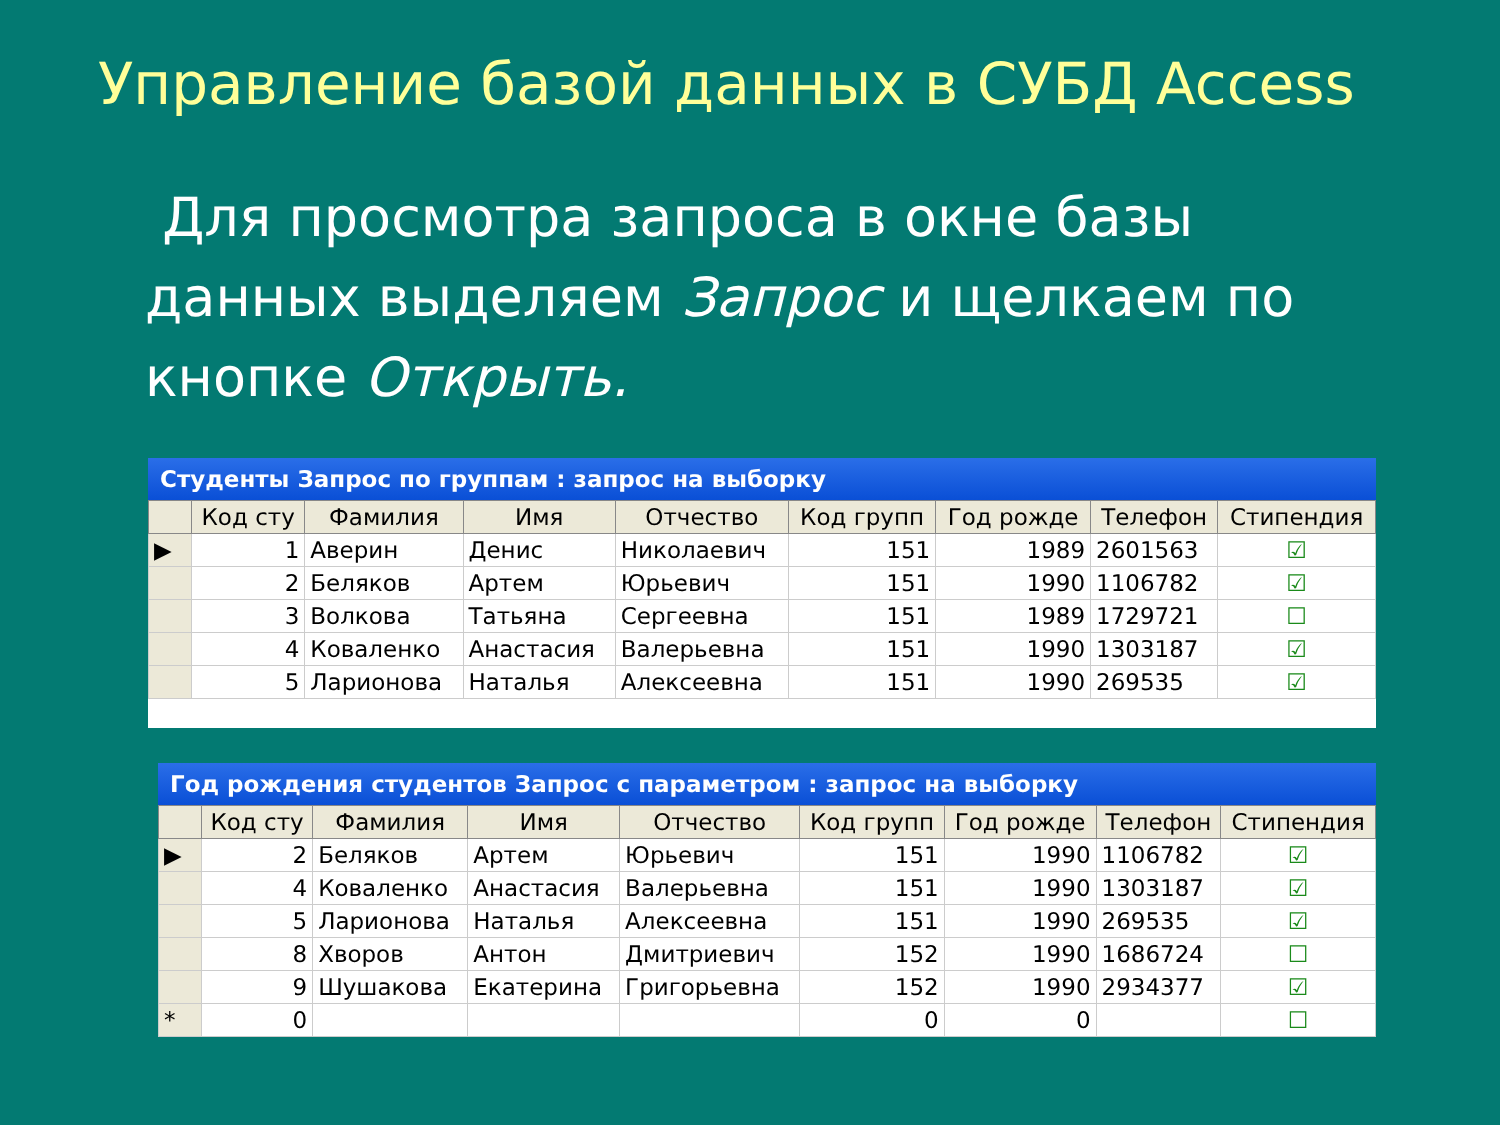Управление базой данных в СУБД Access
Для просмотра запроса в окне базы данных выделяем Запрос и щелкаем по кнопке Открыть.
Студенты Запрос по группам : запрос на выборку
| | Код сту | Фамилия | Имя | Отчество | Код групп | Год рожде | Телефон | Стипендия |
| --- | --- | --- | --- | --- | --- | --- | --- | --- |
| ▶ | 1 | Аверин | Денис | Николаевич | 151 | 1989 | 2601563 | ☑ |
| | 2 | Беляков | Артем | Юрьевич | 151 | 1990 | 1106782 | ☑ |
| | 3 | Волкова | Татьяна | Сергеевна | 151 | 1989 | 1729721 | ☐ |
| | 4 | Коваленко | Анастасия | Валерьевна | 151 | 1990 | 1303187 | ☑ |
| | 5 | Ларионова | Наталья | Алексеевна | 151 | 1990 | 269535 | ☑ |
Год рождения студентов Запрос с параметром : запрос на выборку
| | Код сту | Фамилия | Имя | Отчество | Код групп | Год рожде | Телефон | Стипендия |
| --- | --- | --- | --- | --- | --- | --- | --- | --- |
| ▶ | 2 | Беляков | Артем | Юрьевич | 151 | 1990 | 1106782 | ☑ |
| | 4 | Коваленко | Анастасия | Валерьевна | 151 | 1990 | 1303187 | ☑ |
| | 5 | Ларионова | Наталья | Алексеевна | 151 | 1990 | 269535 | ☑ |
| | 8 | Хворов | Антон | Дмитриевич | 152 | 1990 | 1686724 | ☐ |
| | 9 | Шушакова | Екатерина | Григорьевна | 152 | 1990 | 2934377 | ☑ |
| * | 0 | | | | 0 | 0 | | ☐ |